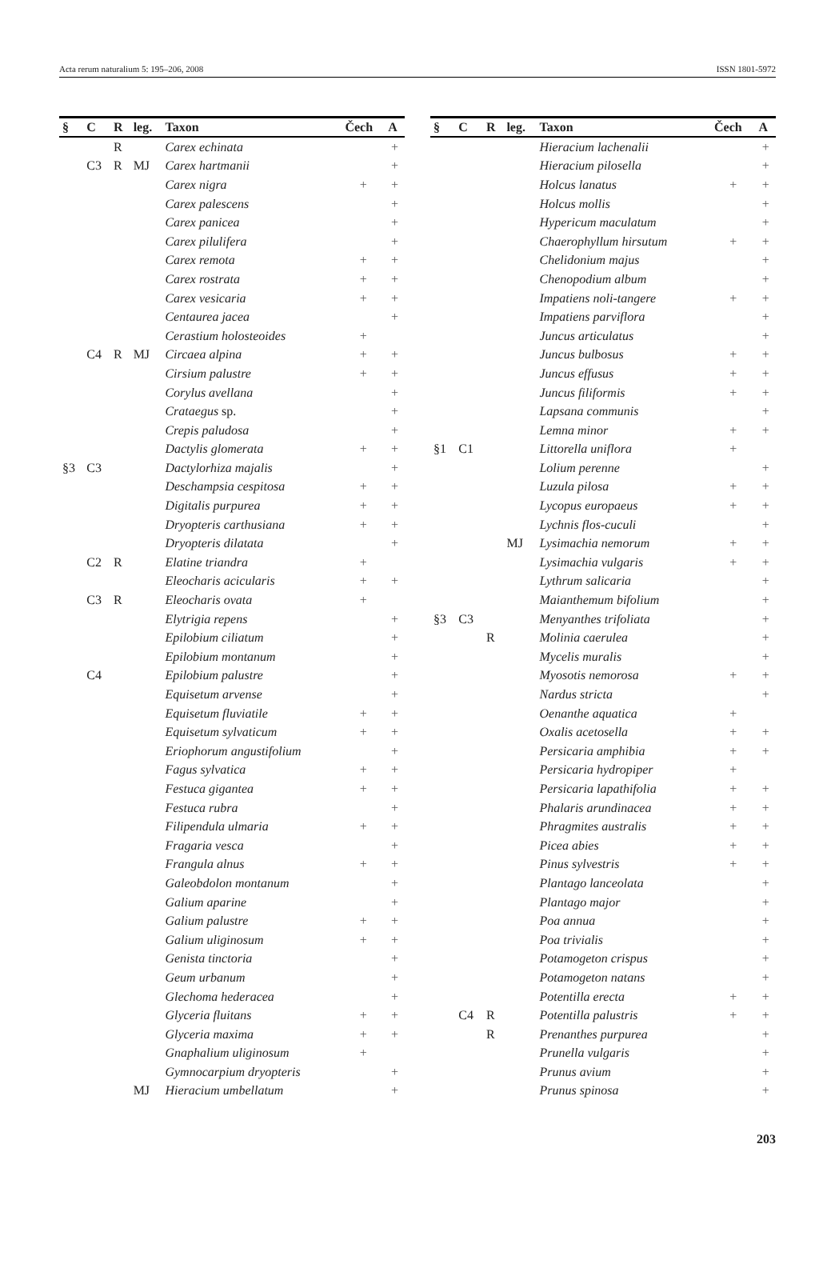Acta rerum naturalium 5: 195–206, 2008 ISSN 1801-5972
| § | C | R | leg. | Taxon | Čech | A |
| --- | --- | --- | --- | --- | --- | --- |
| | | R | | Carex echinata | | + |
| | C3 | R | MJ | Carex hartmanii | | + |
| | | | | Carex nigra | + | + |
| | | | | Carex palescens | | + |
| | | | | Carex panicea | | + |
| | | | | Carex pilulifera | | + |
| | | | | Carex remota | + | + |
| | | | | Carex rostrata | + | + |
| | | | | Carex vesicaria | + | + |
| | | | | Centaurea jacea | | + |
| | | | | Cerastium holosteoides | + | |
| | C4 | R | MJ | Circaea alpina | + | + |
| | | | | Cirsium palustre | + | + |
| | | | | Corylus avellana | | + |
| | | | | Crataegus sp. | | + |
| | | | | Crepis paludosa | | + |
| | | | | Dactylis glomerata | + | + |
| §3 | C3 | | | Dactylorhiza majalis | | + |
| | | | | Deschampsia cespitosa | + | + |
| | | | | Digitalis purpurea | + | + |
| | | | | Dryopteris carthusiana | + | + |
| | | | | Dryopteris dilatata | | + |
| | C2 | R | | Elatine triandra | + | |
| | | | | Eleocharis acicularis | + | + |
| | C3 | R | | Eleocharis ovata | + | |
| | | | | Elytrigia repens | | + |
| | | | | Epilobium ciliatum | | + |
| | | | | Epilobium montanum | | + |
| | C4 | | | Epilobium palustre | | + |
| | | | | Equisetum arvense | | + |
| | | | | Equisetum fluviatile | + | + |
| | | | | Equisetum sylvaticum | + | + |
| | | | | Eriophorum angustifolium | | + |
| | | | | Fagus sylvatica | + | + |
| | | | | Festuca gigantea | + | + |
| | | | | Festuca rubra | | + |
| | | | | Filipendula ulmaria | + | + |
| | | | | Fragaria vesca | | + |
| | | | | Frangula alnus | + | + |
| | | | | Galeobdolon montanum | | + |
| | | | | Galium aparine | | + |
| | | | | Galium palustre | + | + |
| | | | | Galium uliginosum | + | + |
| | | | | Genista tinctoria | | + |
| | | | | Geum urbanum | | + |
| | | | | Glechoma hederacea | | + |
| | | | | Glyceria fluitans | + | + |
| | | | | Glyceria maxima | + | + |
| | | | | Gnaphalium uliginosum | + | |
| | | | | Gymnocarpium dryopteris | | + |
| | | | MJ | Hieracium umbellatum | | + |
| § | C | R | leg. | Taxon | Čech | A |
| --- | --- | --- | --- | --- | --- | --- |
| | | | | Hieracium lachenalii | | + |
| | | | | Hieracium pilosella | | + |
| | | | | Holcus lanatus | + | + |
| | | | | Holcus mollis | | + |
| | | | | Hypericum maculatum | | + |
| | | | | Chaerophyllum hirsutum | + | + |
| | | | | Chelidonium majus | | + |
| | | | | Chenopodium album | | + |
| | | | | Impatiens noli-tangere | + | + |
| | | | | Impatiens parviflora | | + |
| | | | | Juncus articulatus | | + |
| | | | | Juncus bulbosus | + | + |
| | | | | Juncus effusus | + | + |
| | | | | Juncus filiformis | + | + |
| | | | | Lapsana communis | | + |
| | | | | Lemna minor | + | + |
| §1 | C1 | | | Littorella uniflora | + | |
| | | | | Lolium perenne | | + |
| | | | | Luzula pilosa | + | + |
| | | | | Lycopus europaeus | + | + |
| | | | | Lychnis flos-cuculi | | + |
| | | | MJ | Lysimachia nemorum | + | + |
| | | | | Lysimachia vulgaris | + | + |
| | | | | Lythrum salicaria | | + |
| | | | | Maianthemum bifolium | | + |
| §3 | C3 | | | Menyanthes trifoliata | | + |
| | | R | | Molinia caerulea | | + |
| | | | | Mycelis muralis | | + |
| | | | | Myosotis nemorosa | + | + |
| | | | | Nardus stricta | | + |
| | | | | Oenanthe aquatica | + | |
| | | | | Oxalis acetosella | + | + |
| | | | | Persicaria amphibia | + | + |
| | | | | Persicaria hydropiper | + | |
| | | | | Persicaria lapathifolia | + | + |
| | | | | Phalaris arundinacea | + | + |
| | | | | Phragmites australis | + | + |
| | | | | Picea abies | + | + |
| | | | | Pinus sylvestris | + | + |
| | | | | Plantago lanceolata | | + |
| | | | | Plantago major | | + |
| | | | | Poa annua | | + |
| | | | | Poa trivialis | | + |
| | | | | Potamogeton crispus | | + |
| | | | | Potamogeton natans | | + |
| | | | | Potentilla erecta | + | + |
| | C4 | R | | Potentilla palustris | + | + |
| | | R | | Prenanthes purpurea | | + |
| | | | | Prunella vulgaris | | + |
| | | | | Prunus avium | | + |
| | | | | Prunus spinosa | | + |
203